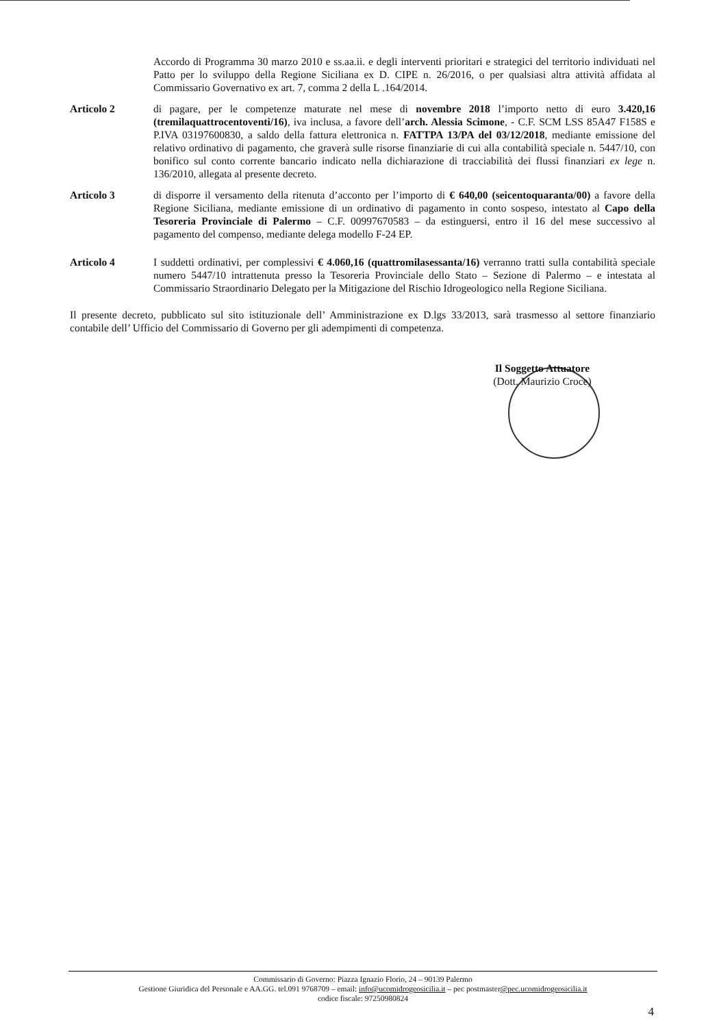Accordo di Programma 30 marzo 2010 e ss.aa.ii. e degli interventi prioritari e strategici del territorio individuati nel Patto per lo sviluppo della Regione Siciliana ex D. CIPE n. 26/2016, o per qualsiasi altra attività affidata al Commissario Governativo ex art. 7, comma 2 della L .164/2014.
Articolo 2 di pagare, per le competenze maturate nel mese di novembre 2018 l’importo netto di euro 3.420,16 (tremilaquattrocentoventi/16), iva inclusa, a favore dell’arch. Alessia Scimone, - C.F. SCM LSS 85A47 F158S e P.IVA 03197600830, a saldo della fattura elettronica n. FATTPA 13/PA del 03/12/2018, mediante emissione del relativo ordinativo di pagamento, che graverà sulle risorse finanziarie di cui alla contabilità speciale n. 5447/10, con bonifico sul conto corrente bancario indicato nella dichiarazione di tracciabilità dei flussi finanziari ex lege n. 136/2010, allegata al presente decreto.
Articolo 3 di disporre il versamento della ritenuta d’acconto per l’importo di € 640,00 (seicentoquaranta/00) a favore della Regione Siciliana, mediante emissione di un ordinativo di pagamento in conto sospeso, intestato al Capo della Tesoreria Provinciale di Palermo – C.F. 00997670583 – da estinguersi, entro il 16 del mese successivo al pagamento del compenso, mediante delega modello F-24 EP.
Articolo 4 I suddetti ordinativi, per complessivi € 4.060,16 (quattromilasessanta/16) verranno tratti sulla contabilità speciale numero 5447/10 intrattenuta presso la Tesoreria Provinciale dello Stato – Sezione di Palermo – e intestata al Commissario Straordinario Delegato per la Mitigazione del Rischio Idrogeologico nella Regione Siciliana.
Il presente decreto, pubblicato sul sito istituzionale dell’ Amministrazione ex D.lgs 33/2013, sarà trasmesso al settore finanziario contabile dell’ Ufficio del Commissario di Governo per gli adempimenti di competenza.
Il Soggetto Attuatore
(Dott. Maurizio Croce)
Commissario di Governo: Piazza Ignazio Florio, 24 – 90139 Palermo
Gestione Giuridica del Personale e AA.GG. tel.091 9768709 – email: info@ucomidrogeosicilia.it – pec postmaster@pec.ucomidrogeosicilia.it
codice fiscale: 97250980824
4